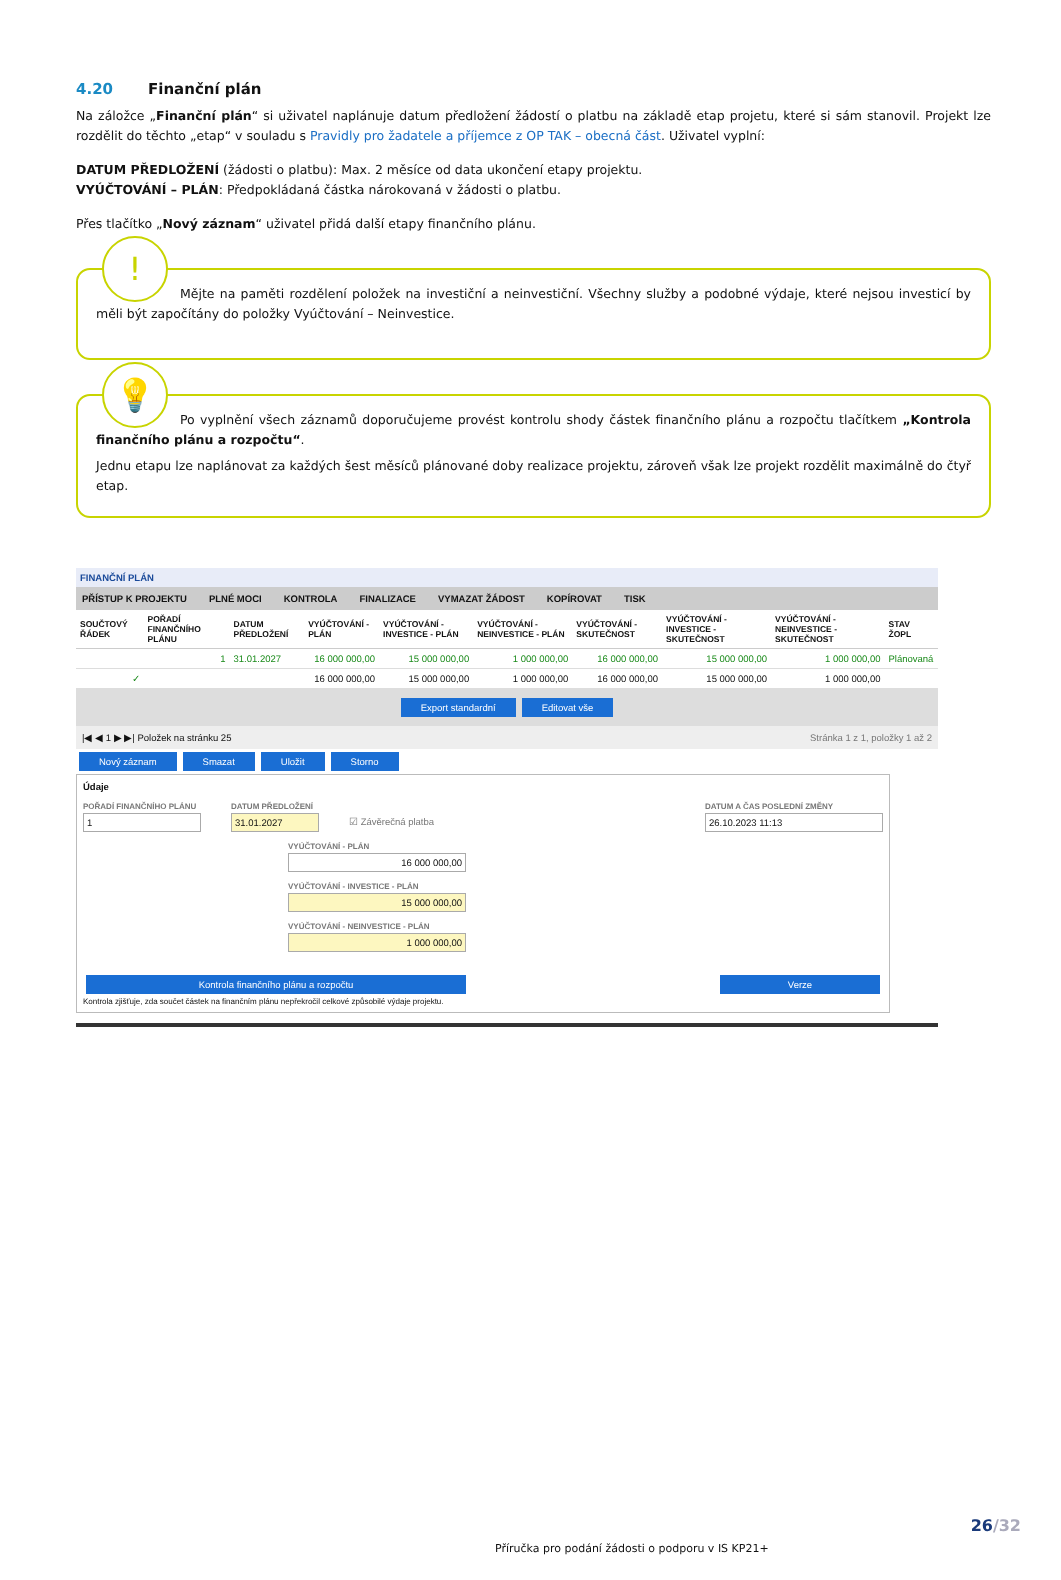4.20 Finanční plán
Na záložce „Finanční plán“ si uživatel naplánuje datum předložení žádostí o platbu na základě etap projetu, které si sám stanovil. Projekt lze rozdělit do těchto „etap“ v souladu s Pravidly pro žadatele a příjemce z OP TAK – obecná část. Uživatel vyplní:
DATUM PŘEDLOŽENÍ (žádosti o platbu): Max. 2 měsíce od data ukončení etapy projektu.
VYÚČTOVÁNÍ – PLÁN: Předpokládaná částka nárokovaná v žádosti o platbu.
Přes tlačítko „Nový záznam“ uživatel přidá další etapy finančního plánu.
!
Mějte na paměti rozdělení položek na investiční a neinvestiční. Všechny služby a podobné výdaje, které nejsou investicí by měli být započítány do položky Vyúčtování – Neinvestice.
💡
Po vyplnění všech záznamů doporučujeme provést kontrolu shody částek finančního plánu a rozpočtu tlačítkem „Kontrola finančního plánu a rozpočtu“.
Jednu etapu lze naplánovat za každých šest měsíců plánované doby realizace projektu, zároveň však lze projekt rozdělit maximálně do čtyř etap.
FINANČNÍ PLÁN
PŘÍSTUP K PROJEKTU PLNÉ MOCI KONTROLA FINALIZACE VYMAZAT ŽÁDOST KOPÍROVAT TISK
| SOUČTOVÝ ŘÁDEK | POŘADÍ FINANČNÍHO PLÁNU | DATUM PŘEDLOŽENÍ | VYÚČTOVÁNÍ - PLÁN | VYÚČTOVÁNÍ - INVESTICE - PLÁN | VYÚČTOVÁNÍ - NEINVESTICE - PLÁN | VYÚČTOVÁNÍ - SKUTEČNOST | VYÚČTOVÁNÍ - INVESTICE - SKUTEČNOST | VYÚČTOVÁNÍ - NEINVESTICE - SKUTEČNOST | STAV ŽOPL |
| --- | --- | --- | --- | --- | --- | --- | --- | --- | --- |
| | 1 | 31.01.2027 | 16 000 000,00 | 15 000 000,00 | 1 000 000,00 | 16 000 000,00 | 15 000 000,00 | 1 000 000,00 | Plánovaná |
| ✓ | | | 16 000 000,00 | 15 000 000,00 | 1 000 000,00 | 16 000 000,00 | 15 000 000,00 | 1 000 000,00 | |
Export standardní Editovat vše
|◀ ◀ 1 ▶ ▶| Položek na stránku 25 Stránka 1 z 1, položky 1 až 2
Nový záznam Smazat Uložit Storno
Údaje
POŘADÍ FINANČNÍHO PLÁNU
1
DATUM PŘEDLOŽENÍ
31.01.2027
☑ Závěrečná platba
DATUM A ČAS POSLEDNÍ ZMĚNY
26.10.2023 11:13
VYÚČTOVÁNÍ - PLÁN
16 000 000,00
VYÚČTOVÁNÍ - INVESTICE - PLÁN
15 000 000,00
VYÚČTOVÁNÍ - NEINVESTICE - PLÁN
1 000 000,00
Kontrola finančního plánu a rozpočtu Verze
Kontrola zjišťuje, zda součet částek na finančním plánu nepřekročil celkové způsobilé výdaje projektu.
26/32
Příručka pro podání žádosti o podporu v IS KP21+